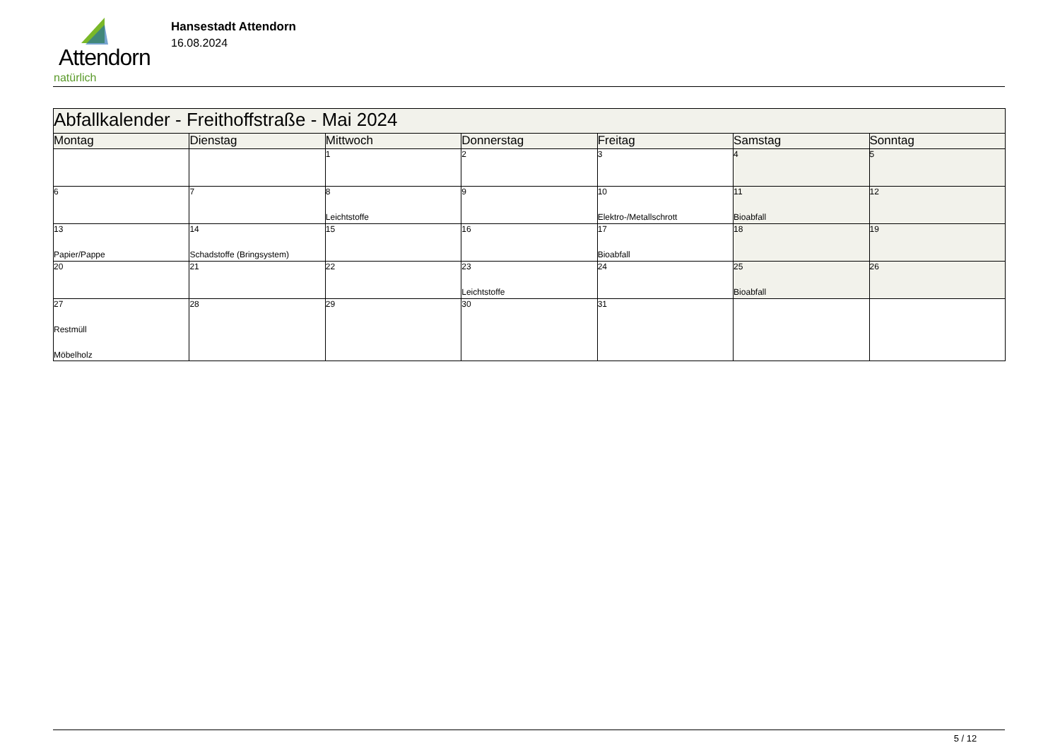Attendorn
natürlich
Hansestadt Attendorn
16.08.2024
| Abfallkalender - Freithoffstraße - Mai 2024 | | | | | | |
| Montag | Dienstag | Mittwoch | Donnerstag | Freitag | Samstag | Sonntag |
| | | 1 | 2 | 3 | 4 | 5 |
| 6 | 7 | 8 Leichtstoffe | 9 | 10 Elektro-/Metallschrott | 11 Bioabfall | 12 |
| 13 Papier/Pappe | 14 Schadstoffe (Bringsystem) | 15 | 16 | 17 Bioabfall | 18 | 19 |
| 20 | 21 | 22 | 23 Leichtstoffe | 24 | 25 Bioabfall | 26 |
| 27 Restmüll Möbelholz | 28 | 29 | 30 | 31 | | |
5 / 12